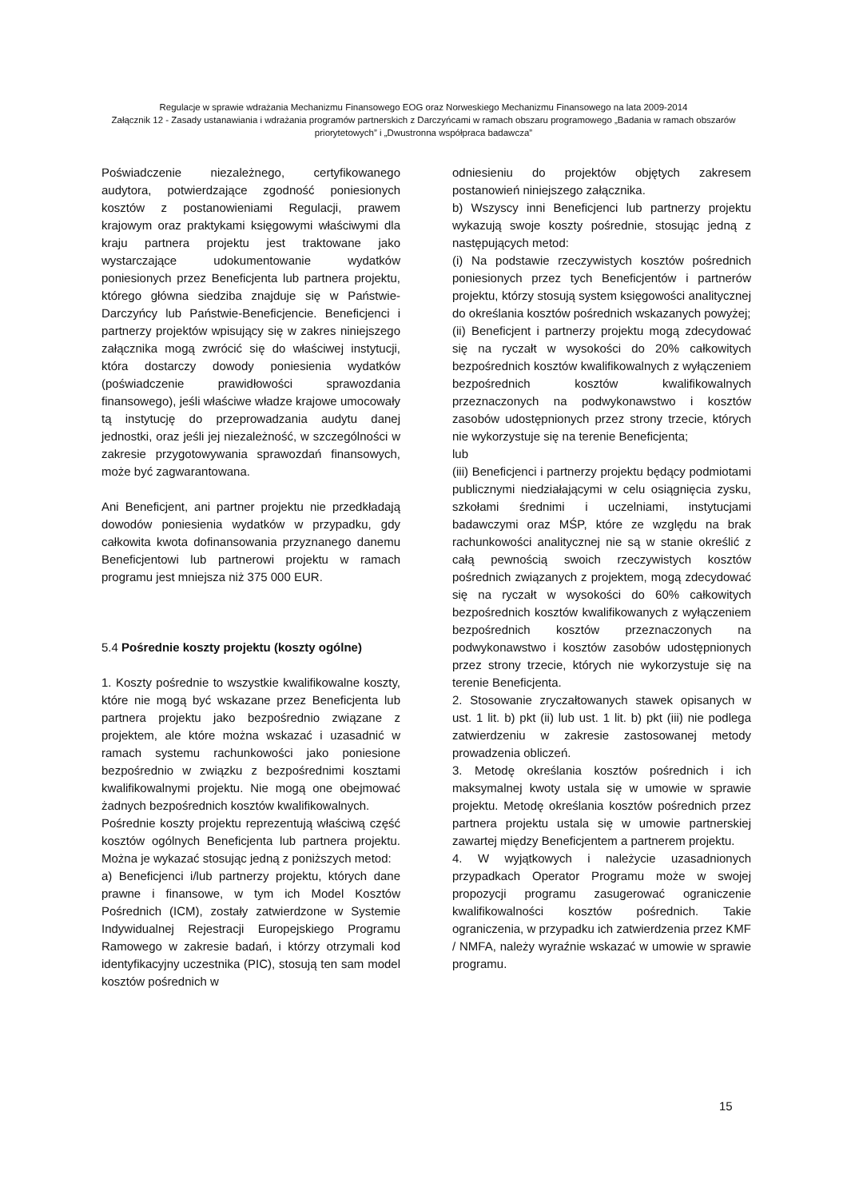Regulacje w sprawie wdrażania Mechanizmu Finansowego EOG oraz Norweskiego Mechanizmu Finansowego na lata 2009-2014
Załącznik 12 - Zasady ustanawiania i wdrażania programów partnerskich z Darczyńcami w ramach obszaru programowego „Badania w ramach obszarów priorytetowych” i „Dwustronna współpraca badawcza”
Poświadczenie niezależnego, certyfikowanego audytora, potwierdzające zgodność poniesionych kosztów z postanowieniami Regulacji, prawem krajowym oraz praktykami księgowymi właściwymi dla kraju partnera projektu jest traktowane jako wystarczające udokumentowanie wydatków poniesionych przez Beneficjenta lub partnera projektu, którego główna siedziba znajduje się w Państwie-Darczyńcy lub Państwie-Beneficjencie. Beneficjenci i partnerzy projektów wpisujący się w zakres niniejszego załącznika mogą zwrócić się do właściwej instytucji, która dostarczy dowody poniesienia wydatków (poświadczenie prawidłowości sprawozdania finansowego), jeśli właściwe władze krajowe umocowały tą instytucję do przeprowadzania audytu danej jednostki, oraz jeśli jej niezależność, w szczególności w zakresie przygotowywania sprawozdań finansowych, może być zagwarantowana.
Ani Beneficjent, ani partner projektu nie przedkładają dowodów poniesienia wydatków w przypadku, gdy całkowita kwota dofinansowania przyznanego danemu Beneficjentowi lub partnerowi projektu w ramach programu jest mniejsza niż 375 000 EUR.
5.4 Pośrednie koszty projektu (koszty ogólne)
1. Koszty pośrednie to wszystkie kwalifikowalne koszty, które nie mogą być wskazane przez Beneficjenta lub partnera projektu jako bezpośrednio związane z projektem, ale które można wskazać i uzasadnić w ramach systemu rachunkowości jako poniesione bezpośrednio w związku z bezpośrednimi kosztami kwalifikowalnymi projektu. Nie mogą one obejmować żadnych bezpośrednich kosztów kwalifikowalnych.
Pośrednie koszty projektu reprezentują właściwą część kosztów ogólnych Beneficjenta lub partnera projektu. Można je wykazać stosując jedną z poniższych metod:
a) Beneficjenci i/lub partnerzy projektu, których dane prawne i finansowe, w tym ich Model Kosztów Pośrednich (ICM), zostały zatwierdzone w Systemie Indywidualnej Rejestracji Europejskiego Programu Ramowego w zakresie badań, i którzy otrzymali kod identyfikacyjny uczestnika (PIC), stosują ten sam model kosztów pośrednich w
odniesieniu do projektów objętych zakresem postanowień niniejszego załącznika.
b) Wszyscy inni Beneficjenci lub partnerzy projektu wykazują swoje koszty pośrednie, stosując jedną z następujących metod:
(i) Na podstawie rzeczywistych kosztów pośrednich poniesionych przez tych Beneficjentów i partnerów projektu, którzy stosują system księgowości analitycznej do określania kosztów pośrednich wskazanych powyżej;
(ii) Beneficjent i partnerzy projektu mogą zdecydować się na ryczałt w wysokości do 20% całkowitych bezpośrednich kosztów kwalifikowalnych z wyłączeniem bezpośrednich kosztów kwalifikowalnych przeznaczonych na podwykonawstwo i kosztów zasobów udostępnionych przez strony trzecie, których nie wykorzystuje się na terenie Beneficjenta;
lub
(iii) Beneficjenci i partnerzy projektu będący podmiotami publicznymi niedziałającymi w celu osiągnięcia zysku, szkołami średnimi i uczelniami, instytucjami badawczymi oraz MŚP, które ze względu na brak rachunkowości analitycznej nie są w stanie określić z całą pewnością swoich rzeczywistych kosztów pośrednich związanych z projektem, mogą zdecydować się na ryczałt w wysokości do 60% całkowitych bezpośrednich kosztów kwalifikowanych z wyłączeniem bezpośrednich kosztów przeznaczonych na podwykonawstwo i kosztów zasobów udostępnionych przez strony trzecie, których nie wykorzystuje się na terenie Beneficjenta.
2. Stosowanie zryczałtowanych stawek opisanych w ust. 1 lit. b) pkt (ii) lub ust. 1 lit. b) pkt (iii) nie podlega zatwierdzeniu w zakresie zastosowanej metody prowadzenia obliczeń.
3. Metodę określania kosztów pośrednich i ich maksymalnej kwoty ustala się w umowie w sprawie projektu. Metodę określania kosztów pośrednich przez partnera projektu ustala się w umowie partnerskiej zawartej między Beneficjentem a partnerem projektu.
4. W wyjątkowych i należycie uzasadnionych przypadkach Operator Programu może w swojej propozycji programu zasugerować ograniczenie kwalifikowalności kosztów pośrednich. Takie ograniczenia, w przypadku ich zatwierdzenia przez KMF / NMFA, należy wyraźnie wskazać w umowie w sprawie programu.
15